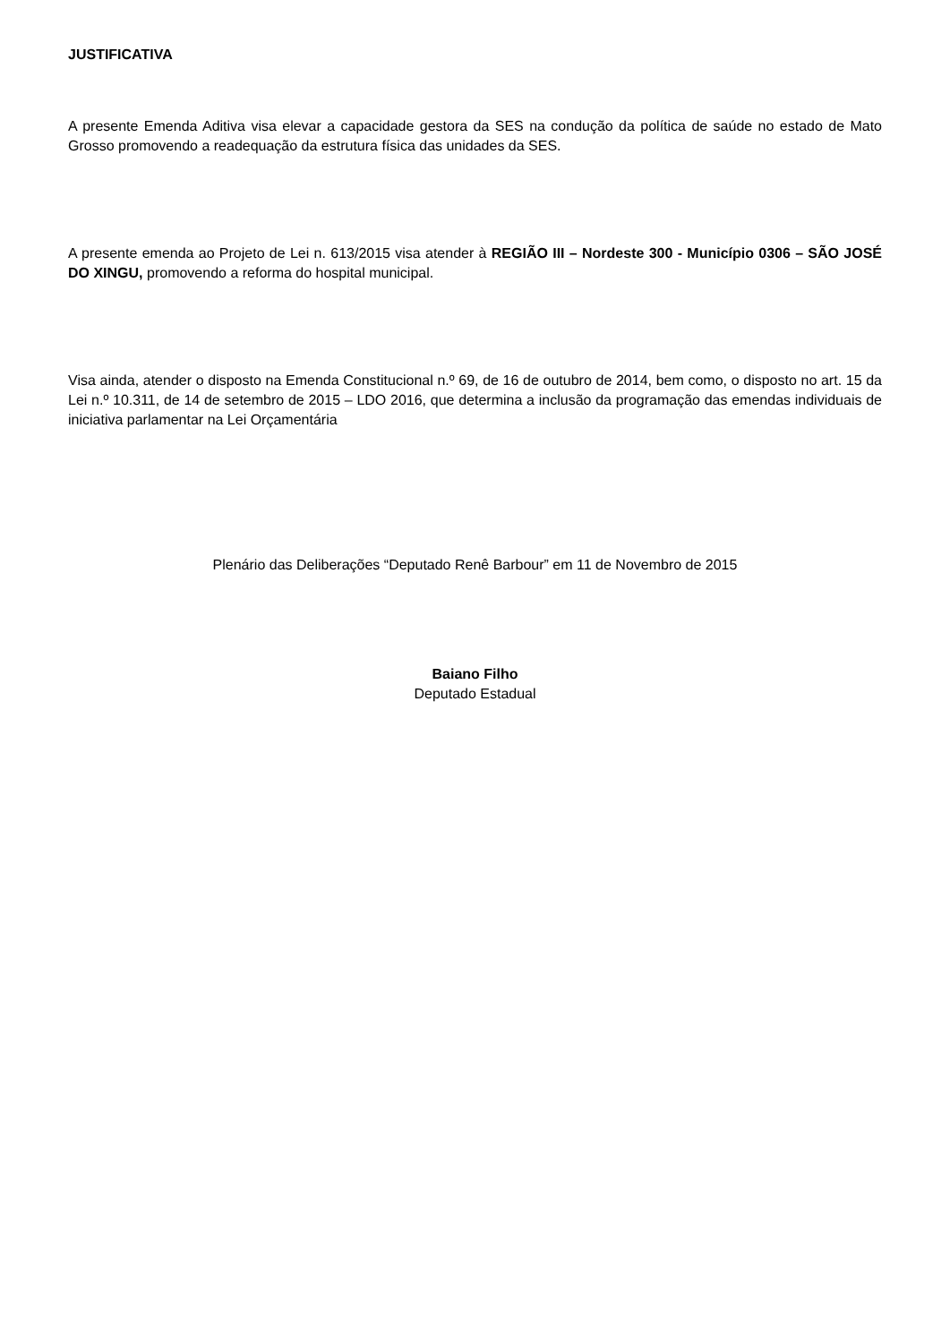JUSTIFICATIVA
A presente Emenda Aditiva visa elevar a capacidade gestora da SES na condução da política de saúde no estado de Mato Grosso promovendo a readequação da estrutura física das unidades da SES.
A presente emenda ao Projeto de Lei n. 613/2015 visa atender à REGIÃO III – Nordeste 300 - Município 0306 – SÃO JOSÉ DO XINGU, promovendo a reforma do hospital municipal.
Visa ainda, atender o disposto na Emenda Constitucional n.º 69, de 16 de outubro de 2014, bem como, o disposto no art. 15 da Lei n.º 10.311, de 14 de setembro de 2015 – LDO 2016, que determina a inclusão da programação das emendas individuais de iniciativa parlamentar na Lei Orçamentária
Plenário das Deliberações “Deputado Renê Barbour” em 11 de Novembro de 2015
Baiano Filho
Deputado Estadual